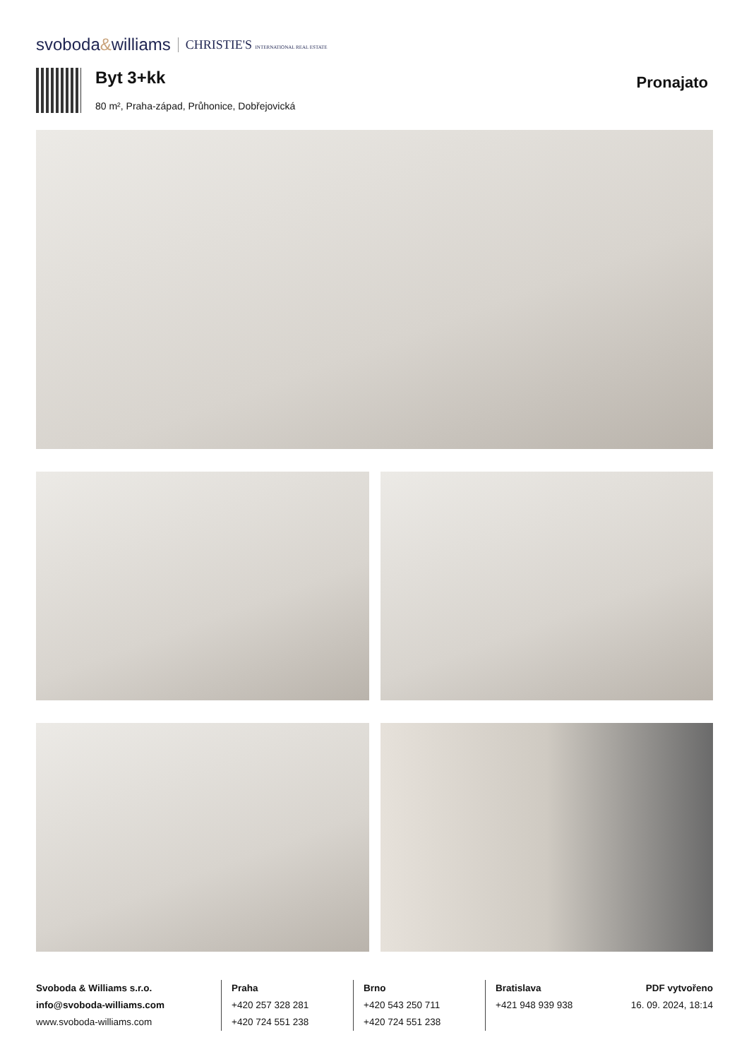svoboda&williams CHRISTIE'S INTERNATIONAL REAL ESTATE
Byt 3+kk
80 m², Praha-západ, Průhonice, Dobřejovická
Pronajato
Svoboda & Williams s.r.o.
info@svoboda-williams.com
www.svoboda-williams.com
Praha
+420 257 328 281
+420 724 551 238
Brno
+420 543 250 711
+420 724 551 238
Bratislava
+421 948 939 938
PDF vytvořeno
16. 09. 2024, 18:14